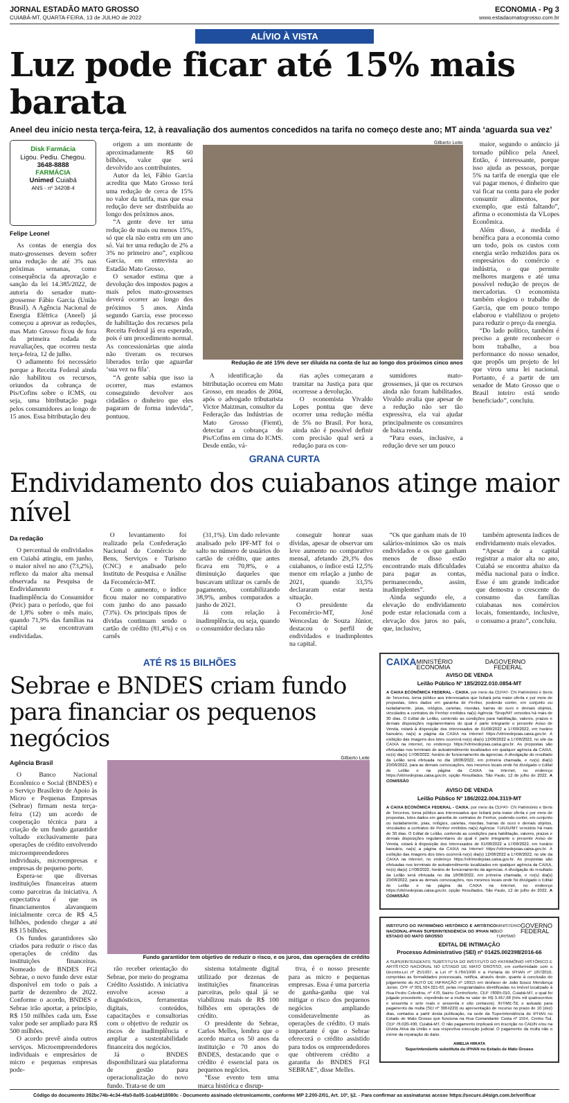JORNAL ESTADÃO MATO GROSSO
CUIABÁ-MT, QUARTA-FEIRA, 13 de JULHO de 2022
ECONOMIA - Pg 3
www.estadaomatogrosso.com.br
ALÍVIO À VISTA
Luz pode ficar até 15% mais barata
Aneel deu início nesta terça-feira, 12, à reavaliação dos aumentos concedidos na tarifa no começo deste ano; MT ainda ‘aguarda sua vez’
Disk Farmácia
Ligou. Pediu. Chegou.
3648-8888
FARMÁCIA
Unimed Cuiabá
ANS - nº 34208-4
Felipe Leonel
As contas de energia dos mato-grossenses devem sofrer uma redução de até 3% nas próximas semanas, como consequência da aprovação e sanção da lei 14.385/2022, de autoria do senador mato-grossense Fábio Garcia (União Brasil). A Agência Nacional de Energia Elétrica (Aneel) já começou a aprovar as reduções, mas Mato Grosso ficou de fora da primeira rodada de reavaliações, que ocorreu nesta terça-feira, 12 de julho.
O adiamento foi necessário porque a Receita Federal ainda não habilitou os recursos, oriundos da cobrança de Pis/Cofins sobre o ICMS, ou seja, uma bitributação paga pelos consumidores ao longo de 15 anos. Essa bitributação deu
origem a um montante de aproximadamente R$ 60 bilhões, valor que será devolvido aos contribuintes.
Autor da lei, Fábio Garcia acredita que Mato Grosso terá uma redução de cerca de 15% no valor da tarifa, mas que essa redução deve ser distribuída ao longo dos próximos anos.
“A gente deve ter uma redução de mais ou menos 15%, só que ela não entra em um ano só. Vai ter uma redução de 2% a 3% no primeiro ano”, explicou Garcia, em entrevista ao Estadão Mato Grosso.
O senador estima que a devolução dos impostos pagos a mais pelos mato-grossenses deverá ocorrer ao longo dos próximos 5 anos. Ainda segundo Garcia, esse processo de habilitação dos recursos pela Receita Federal já era esperado, pois é um procedimento normal. As concessionárias que ainda não tiveram os recursos liberados terão que aguardar ‘sua vez na fila’.
“A gente sabia que isso ia ocorrer, mas estamos conseguindo devolver aos cidadãos o dinheiro que eles pagaram de forma indevida”, pontuou.
Gilberto Leite
Redução de até 15% deve ser diluída na conta de luz ao longo dos próximos cinco anos
A identificação da bitributação ocorreu em Mato Grosso, em meados de 2004, após o advogado tributarista Victor Maizman, consultor da Federação das Indústrias de Mato Grosso (Fiemt), detectar a cobrança do Pis/Cofins em cima do ICMS. Desde então, vá-
rias ações começaram a tramitar na Justiça para que ocorresse a devolução.
O economista Vivaldo Lopes pontua que deve ocorrer uma redução média de 5% no Brasil. Por hora, ainda não é possível definir com precisão qual será a redução para os con-
sumidores mato-grossenses, já que os recursos ainda não foram habilitados. Vivaldo avalia que apesar de a redução não ser tão expressiva, ela vai ajudar principalmente os consumires de baixa renda.
“Para esses, inclusive, a redução deve ser um pouco
maior, segundo o anúncio já tornado público pela Aneel. Então, é interessante, porque isso ajuda as pessoas, porque 5% na tarifa de energia que ele vai pagar menos, é dinheiro que vai ficar na conta para ele poder consumir alimentos, por exemplo, que está faltando”, afirma o economista da VLopes Econômica.
Além disso, a medida é benéfica para a economia como um todo, pois os custos com energia serão reduzidos para os empresários do comércio e indústria, o que permite melhores margens e até uma possível redução de preços de mercadorias. O economista também elogiou o trabalho de Garcia, que em pouco tempo elaborou e viabilizou o projeto para reduzir o preço da energia.
“Do lado político, também é preciso a gente reconhecer o bom trabalho, a boa performance do nosso senador, que propôs um projeto de lei que virou uma lei nacional. Portanto, é a partir de um senador de Mato Grosso que o Brasil inteiro está sendo beneficiado”, concluiu.
GRANA CURTA
Endividamento dos cuiabanos atinge maior nível
Da redação
O percentual de endividados em Cuiabá atingiu, em junho, o maior nível no ano (73,2%), reflexo da maior alta mensal observada na Pesquisa de Endividamento e Inadimplência do Consumidor (Peic) para o período, que foi de 1,8% sobre o mês maio, quando 71,9% das famílias na capital se encontravam endividadas.
O levantamento foi realizado pela Confederação Nacional do Comércio de Bens, Serviços e Turismo (CNC) e analisado pelo Instituto de Pesquisa e Análise da Fecomércio-MT.
Com o aumento, o índice ficou maior no comparativo com junho do ano passado (73%). Os principais tipos de dívidas continuam sendo o cartão de crédito (81,4%) e os carnês
(31,1%). Um dado relevante analisado pelo IPF-MT foi o salto no número de usuários do cartão de crédito, que antes ficava em 70,8%, e a diminuição daqueles que buscavam utilizar os carnês de pagamento, contabilizando 38,9%, ambos comparados a junho de 2021.
Já com relação à inadimplência, ou seja, quando o consumidor declara não
conseguir honrar suas dívidas, apesar de observar um leve aumento no comparativo mensal, afetando 29,3% dos cuiabanos, o índice está 12,5% menor em relação a junho de 2021, quando 33,5% declararam estar nesta situação.
O presidente da Fecomércio-MT, José Wenceslau de Souza Júnior, destacou o perfil de endividados e inadimplentes na capital.
“Os que ganham mais de 10 salários-mínimos são os mais endividados e os que ganham menos de disso estão encontrando mais dificuldades para pagar as contas, permanecendo, assim, inadimplentes”.
Ainda segundo ele, a elevação do endividamento pode estar relacionada com a elevação dos juros no país, que, inclusive,
também apresenta índices de endividamento mais elevados.
“Apesar de a capital registrar a maior alta no ano, Cuiabá se encontra abaixo da média nacional para o índice. Esse é um grande indicador que demostra o crescente do consumo das famílias cuiabanas nos comércios locais, fomentando, inclusive, o consumo a prazo”, concluiu.
ATÉ R$ 15 BILHÕES
Sebrae e BNDES criam fundo para financiar os pequenos negócios
Agência Brasil
O Banco Nacional Econômico e Social (BNDES) e o Serviço Brasileiro de Apoio às Micro e Pequenas Empresas (Sebrae) firmam nesta terça-feira (12) um acordo de cooperação técnica para a criação de um fundo garantidor voltado exclusivamente para operações de crédito envolvendo microempreendedores individuais, microempresas e empresas de pequeno porte.
Espera-se que diversas instituições financeiras atuem como parceiras da iniciativa. A expectativa é que os financiamentos alavanquem inicialmente cerca de R$ 4,5 bilhões, podendo chegar a até R$ 15 bilhões.
Os fundos garantidores são criados para reduzir o risco das operações de crédito das instituições financeiras. Nomeado de BNDES FGI Sebrae, o novo fundo deve estar disponível em todo o país a partir de dezembro de 2022. Conforme o acordo, BNDES e Sebrae irão aportar, a princípio, R$ 150 milhões cada um. Esse valor pode ser ampliado para R$ 500 milhões.
O acordo prevê ainda outros serviços. Microempreendedores individuais e empresários de micro e pequenas empresas pode-
Gilberto Leite
Fundo garantidor tem objetivo de reduzir o risco, e os juros, das operações de crédito
rão receber orientação do Sebrae, por meio do programa Crédito Assistido. A iniciativa envolve acesso a diagnósticos, ferramentas digitais, conteúdos, capacitações e consultorias com o objetivo de reduzir os riscos de inadimplência e ampliar a sustentabilidade financeira dos negócios.
Já o BNDES disponibilizará sua plataforma de gestão para operacionalização do novo fundo. Trata-se de um
sistema totalmente digital utilizado por dezenas de instituições financeiras parceiras, pelo qual já se viabilizou mais de R$ 100 bilhões em operações de crédito.
O presidente do Sebrae, Carlos Melles, lembra que o acordo marca os 50 anos da instituição e 70 anos do BNDES, destacando que o crédito é essencial para os pequenos negócios.
“Esse evento tem uma marca histórica e disrup-
tiva, é o nosso presente para as micro e pequenas empresas. Essa é uma parceria de ganha-ganha que vai mitigar o risco dos pequenos negócios ampliando consideravelmente as operações de crédito. O mais importante é que o Sebrae oferecerá o crédito assistido para todos os empreendedores que obtiverem crédito a garantia do BNDES FGI SEBRAE”, disse Melles.
CAIXA MINISTÉRIO DA ECONOMIA GOVERNO FEDERAL
AVISO DE VENDA
Leilão Público Nº 185/2022.010.0854-MT
A CAIXA ECONÔMICA FEDERAL - CAIXA, por meio da CEPAT- CN Patrimônio e Bens de Terceiros, torna público aos interessados que licitará pela maior oferta e por meio de propostas, lotes dados em garantia de Penhor, podendo conter, em conjunto ou isoladamente, joias, relógios, canetas, moedas, barras de ouro e demais objetos, vinculados a contratos de Penhor emitidos na(s) Agência: Sinop/MT vencidos há mais de 30 dias. O Edital de Leilão, contendo as condições para habilitação, valores, prazos e demais disposições regulamentares do qual é parte integrante o presente Aviso de Venda, estará à disposição dos interessados de 01/08/2022 a 17/08/2022, em horário bancário, na(s) a página da CAIXA na Internet https://vitrinedejoias.caixa.gov.br. A exibição das imagens dos lotes ocorrerá no(s) dia(s) 12/08/2022 a 17/08/2022, no site da CAIXA na internet, no endereço https://vitrinedejoias.caixa.gov.br. As propostas são efetuadas nos terminais de autoatendimento localizados em qualquer agência da CAIXA, no(s) dia(s) 17/08/2022, horário de funcionamento da agencias. A divulgação do resultado da Leilão será efetuada no dia 18/08/2022, em primeira chamada, e no(s) dia(s) 23/08/2022, para as demais convocações, nos mesmos locais onde foi divulgado o Edital de Leilão e na página da CAIXA na Internet, no endereço https://vitrinedejoias.caixa.gov.br, opção Resultados. São Paulo, 12 de julho de 2022. A COMISSÃO
AVISO DE VENDA
Leilão Público Nº 186/2022.004.3119-MT
A CAIXA ECONÔMICA FEDERAL - CAIXA, por meio da CEPAT- CN Patrimônio e Bens de Terceiros, torna público aos interessados que licitará pela maior oferta e por meio de propostas, lotes dados em garantia de contratos de Penhor, podendo conter, em conjunto ou isoladamente, joias, relógios, canetas, moedas, barras de ouro e demais objetos, vinculados a contratos de Penhor emitidos na(s) Agência: TUIUIU/MT vencidos há mais de 30 dias. O Edital de Leilão, contendo as condições para habilitação, valores, prazos e demais disposições regulamentares do qual é parte integrante o presente Aviso de Venda, estará à disposição dos interessados de 01/08/2022 a 17/08/2022, em horário bancário, na(s) a página da CAIXA na Internet https://vitrinedejoias.caixa.gov.br. A exibição das imagens dos lotes ocorrerá no(s) dia(s) 12/08/2022 a 17/08/2022, no site da CAIXA na internet, no endereço https://vitrinedejoias.caixa.gov.br. As propostas são efetuadas nos terminais de autoatendimento localizados em qualquer agência da CAIXA, no(s) dia(s) 17/08/2022, horário de funcionamento da agencias. A divulgação do resultado da Leilão será efetuada no dia 18/08/2022, em primeira chamada, e no(s) dia(s) 23/08/2022, para as demais convocações, nos mesmos locais onde foi divulgado o Edital de Leilão e na página da CAIXA na Internet, no endereço https://vitrinedejoias.caixa.gov.br, opção Resultados. São Paulo, 12 de julho de 2022. A COMISSÃO
INSTITUTO DO PATRIMÔNIO HISTÓRICO E ARTÍSTICO NACIONAL-IPHAN SUPERINTENDÊNCIA DO IPHAN NO ESTADO DO MATO GROSSO MINISTÉRIO DO TURISMO GOVERNO FEDERAL
EDITAL DE INTIMAÇÃO
Processo Administrativo (SEI) nº 01425.002398/2016-66
A SUPERINTENDENTE SUBSTITUTA DO INSTITUTO DO PATRIMÔNIO HISTÓRICO E ARTÍSTICO NACIONAL NO ESTADO DE MATO GROSSO, em conformidade com o Decreto-Lei nº 25/1937, a Lei nº 9.784/1999 e a Portaria do IPHAN nº 187/2010, cumpridas as formalidades processuais, notifica, através deste, quanto à conclusão do julgamento do AUTO DE INFRAÇÃO nº 16915 em desfavor de João Bosco Mendonça Junior, CPF nº 001.504.021-63, pelas irregularidades identificadas no imóvel localizado à Rua Pedro Celestino, nº 470, Bairro CentroNorte, CEP 78005-010, Cuiabá-MT, o qual foi julgado procedente, expedindo-se a multa no valor de R$ 3.467,68 (três mil quatrocentos e sessenta e sete reais e sessenta e oito centavos). INTIME-SE o autuado para pagamento da multa (SEI nº 3064229) ou apresentação de recurso no prazo de 10 (dez) dias, contados a partir desta publicação, na sede da Superintendência do IPHAN no Estado de Mato Grosso que funciona na Rua Comandante Costa nº 1554, Centro Sul, CEP 78.020-400, Cuiabá-MT. O não pagamento implicará em inscrição no CADIN e/ou na Dívida Ativa da União e sua respectiva execução judicial. O pagamento da multa não o exime da reparação do dano.
AMELIA HIRATA
Superintendente substituta do IPHAN no Estado de Mato Grosso
Código do documento 392bc74b-4c34-4fa0-8a05-1cab4d18080c - Documento assinado eletronicamente, conforme MP 2.200-2/01, Art. 10º, §2. - Para confirmar as assinaturas acesse https://secure.d4sign.com.br/verificar